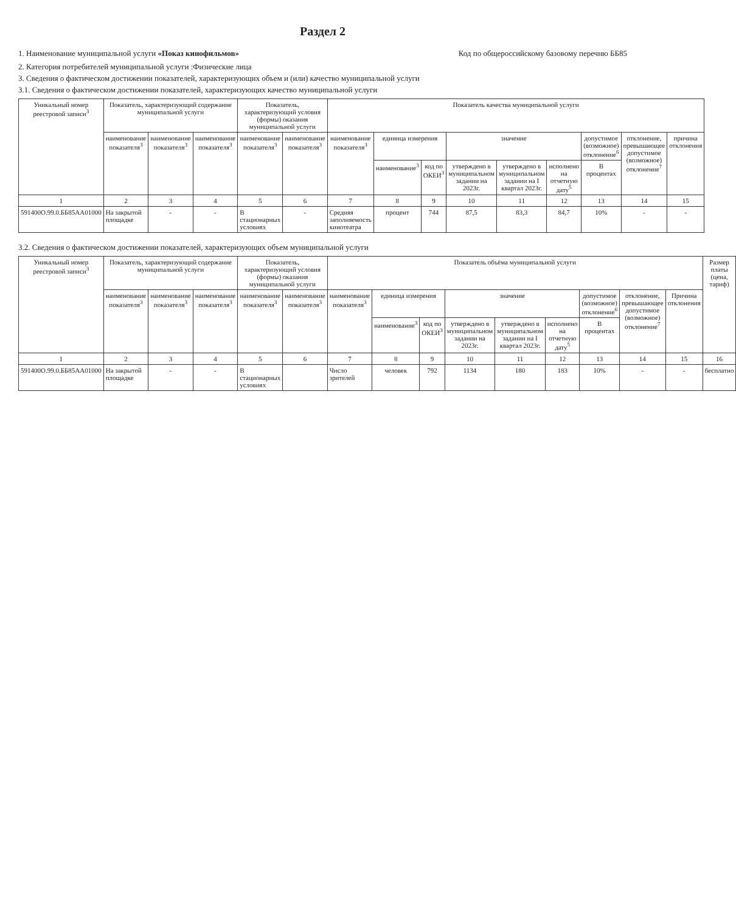Раздел 2
1. Наименование муниципальной услуги «Показ кинофильмов»
Код по общероссийскому базовому перечню ББ85
2. Категория потребителей муниципальной услуги :Физические лица
3. Сведения о фактическом достижении показателей, характеризующих объем и (или) качество муниципальной услуги
3.1. Сведения о фактическом достижении показателей, характеризующих качество муниципальной услуги
| Уникальный номер реестровой записи<sup>3</sup> | Показатель, характеризующий содержание муниципальной услуги | | | Показатель, характеризующий условия (формы) оказания муниципальной услуги | | Показатель качества муниципальной услуги | | | | | | | | |
| --- | --- | --- | --- | --- | --- | --- | --- | --- | --- | --- | --- | --- | --- | --- |
| | наименование показателя<sup>3</sup> | наименование показателя<sup>3</sup> | наименование показателя<sup>3</sup> | наименование показателя<sup>3</sup> | наименование показателя<sup>3</sup> | наименование показателя<sup>3</sup> | единица измерения | | значение | | | допустимое (возможное) отклонение<sup>6</sup> | отклонение, превышающее допустимое (возможное) отклонение<sup>7</sup> | причина отклонения |
| | | | | | | | наименование<sup>3</sup> | код по ОКЕИ<sup>3</sup> | утверждено в муниципальном задании на 2023г. | утверждено в муниципальном задании на I квартал 2023г. | исполнено на отчетную дату<sup>5</sup> | В процентах | | |
| 1 | 2 | 3 | 4 | 5 | 6 | 7 | 8 | 9 | 10 | 11 | 12 | 13 | 14 | 15 |
| 591400О.99.0.ББ85АА01000 | На закрытой площадке | - | - | В стационарных условиях | - | Средняя заполняемость кинотеатра | процент | 744 | 87,5 | 83,3 | 84,7 | 10% | - | - |
3.2. Сведения о фактическом достижении показателей, характеризующих объем муниципальной услуги
| Уникальный номер реестровой записи<sup>3</sup> | Показатель, характеризующий содержание муниципальной услуги | | | Показатель, характеризующий условия (формы) оказания муниципальной услуги | | Показатель объёма муниципальной услуги | | | | | | | | | Размер платы (цена, тариф) |
| --- | --- | --- | --- | --- | --- | --- | --- | --- | --- | --- | --- | --- | --- | --- | --- |
| | наименование показателя<sup>3</sup> | наименование показателя<sup>3</sup> | наименование показателя<sup>3</sup> | наименование показателя<sup>3</sup> | наименование показателя<sup>3</sup> | наименование показателя<sup>3</sup> | единица измерения | | значение | | | допустимое (возможное) отклонение<sup>6</sup> | отклонение, превышающее допустимое (возможное) отклонение<sup>7</sup> | Причина отклонения | |
| | | | | | | | наименование<sup>3</sup> | код по ОКЕИ<sup>3</sup> | утверждено в муниципальном задании на 2023г. | утверждено в муниципальном задании на I квартал 2023г. | исполнено на отчетную дату<sup>5</sup> | В процентах | | | |
| 1 | 2 | 3 | 4 | 5 | 6 | 7 | 8 | 9 | 10 | 11 | 12 | 13 | 14 | 15 | 16 |
| 591400О.99.0.ББ85АА01000 | На закрытой площадке | - | - | В стационарных условиях | | Число зрителей | человек | 792 | 1134 | 180 | 183 | 10% | - | - | бесплатно |